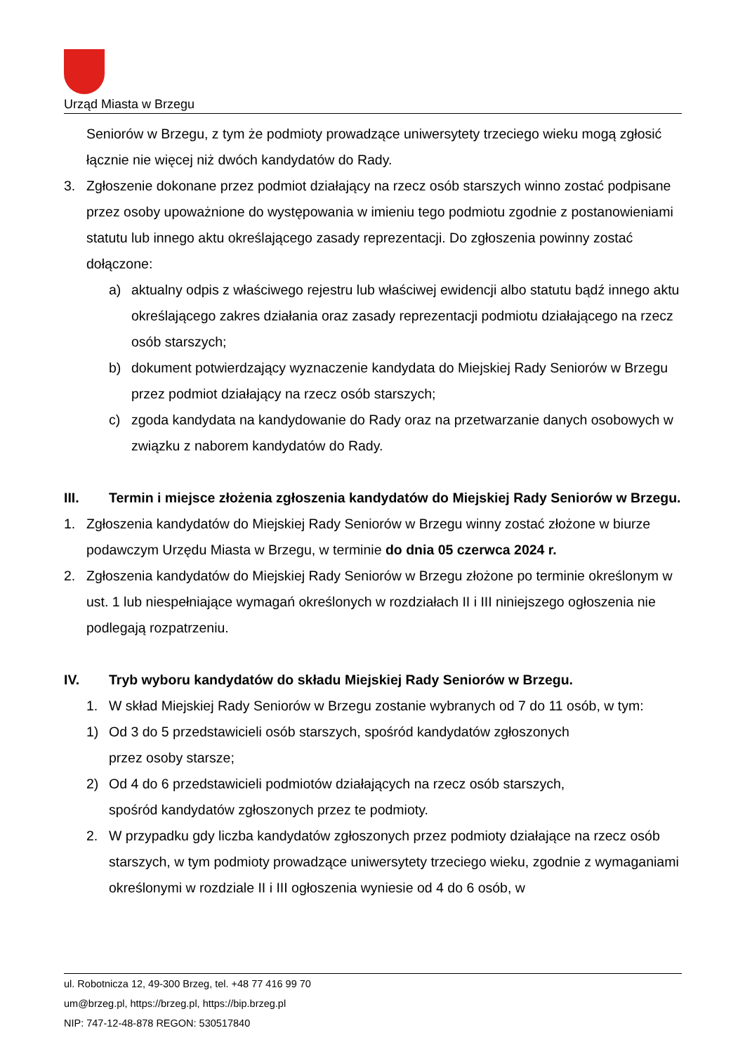Urząd Miasta w Brzegu
Seniorów w Brzegu, z tym że podmioty prowadzące uniwersytety trzeciego wieku mogą zgłosić łącznie nie więcej niż dwóch kandydatów do Rady.
3. Zgłoszenie dokonane przez podmiot działający na rzecz osób starszych winno zostać podpisane przez osoby upoważnione do występowania w imieniu tego podmiotu zgodnie z postanowieniami statutu lub innego aktu określającego zasady reprezentacji. Do zgłoszenia powinny zostać dołączone:
a) aktualny odpis z właściwego rejestru lub właściwej ewidencji albo statutu bądź innego aktu określającego zakres działania oraz zasady reprezentacji podmiotu działającego na rzecz osób starszych;
b) dokument potwierdzający wyznaczenie kandydata do Miejskiej Rady Seniorów w Brzegu przez podmiot działający na rzecz osób starszych;
c) zgoda kandydata na kandydowanie do Rady oraz na przetwarzanie danych osobowych w związku z naborem kandydatów do Rady.
III. Termin i miejsce złożenia zgłoszenia kandydatów do Miejskiej Rady Seniorów w Brzegu.
1. Zgłoszenia kandydatów do Miejskiej Rady Seniorów w Brzegu winny zostać złożone w biurze podawczym Urzędu Miasta w Brzegu, w terminie do dnia 05 czerwca 2024 r.
2. Zgłoszenia kandydatów do Miejskiej Rady Seniorów w Brzegu złożone po terminie określonym w ust. 1 lub niespełniające wymagań określonych w rozdziałach II i III niniejszego ogłoszenia nie podlegają rozpatrzeniu.
IV. Tryb wyboru kandydatów do składu Miejskiej Rady Seniorów w Brzegu.
1. W skład Miejskiej Rady Seniorów w Brzegu zostanie wybranych od 7 do 11 osób, w tym:
1) Od 3 do 5 przedstawicieli osób starszych, spośród kandydatów zgłoszonych
przez osoby starsze;
2) Od 4 do 6 przedstawicieli podmiotów działających na rzecz osób starszych,
spośród kandydatów zgłoszonych przez te podmioty.
2. W przypadku gdy liczba kandydatów zgłoszonych przez podmioty działające na rzecz osób starszych, w tym podmioty prowadzące uniwersytety trzeciego wieku, zgodnie z wymaganiami określonymi w rozdziale II i III ogłoszenia wyniesie od 4 do 6 osób, w
ul. Robotnicza 12, 49-300 Brzeg, tel. +48 77 416 99 70
um@brzeg.pl, https://brzeg.pl, https://bip.brzeg.pl
NIP: 747-12-48-878 REGON: 530517840